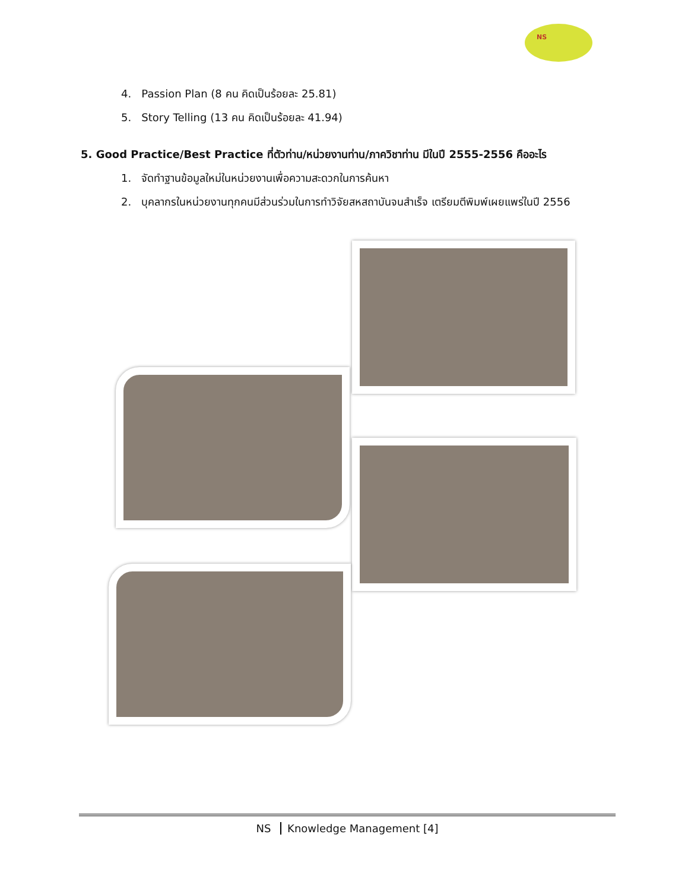NS
4. Passion Plan (8 คน คิดเป็นร้อยละ 25.81)
5. Story Telling (13 คน คิดเป็นร้อยละ 41.94)
5. Good Practice/Best Practice ที่ตัวท่าน/หน่วยงานท่าน/ภาควิชาท่าน มีในปี 2555-2556 คืออะไร
1. จัดทำฐานข้อมูลใหม่ในหน่วยงานเพื่อความสะดวกในการค้นหา
2. บุคลากรในหน่วยงานทุกคนมีส่วนร่วมในการทำวิจัยสหสถาบันจนสำเร็จ เตรียมตีพิมพ์เผยแพร่ในปี 2556
NS Knowledge Management [4]